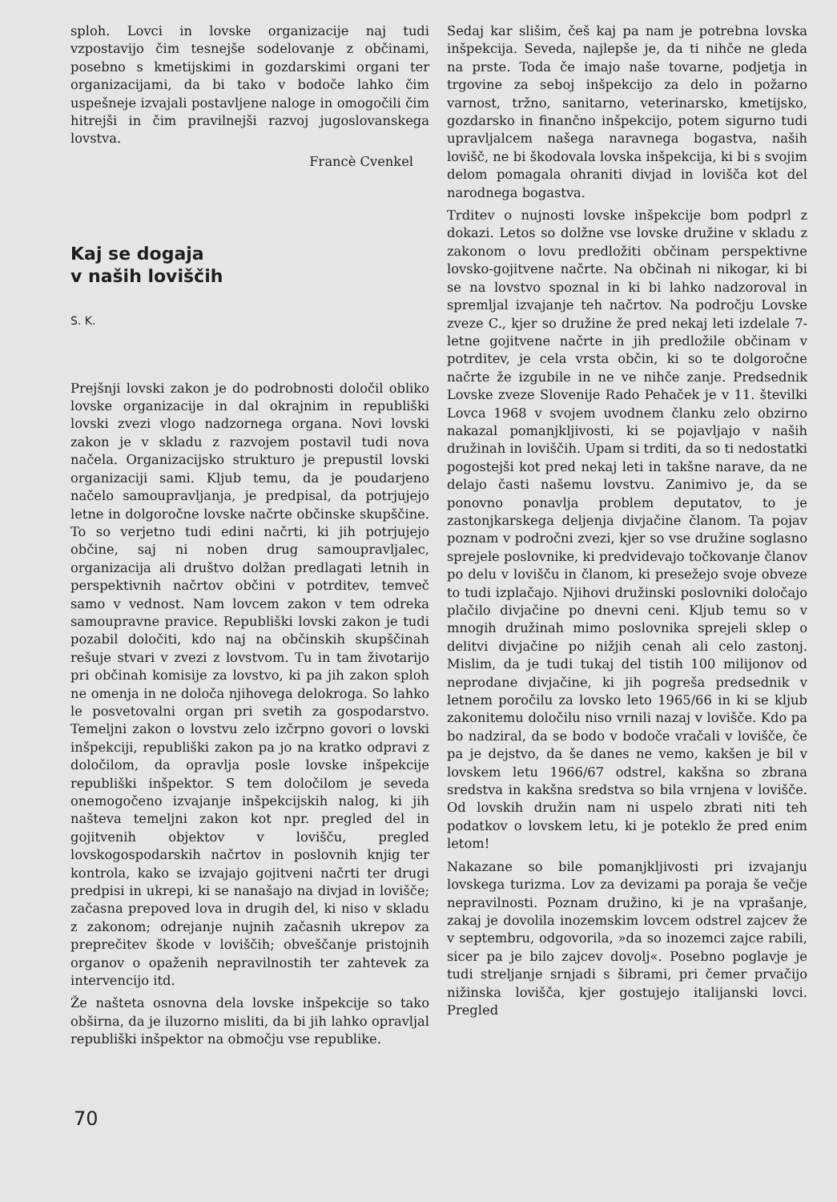sploh. Lovci in lovske organizacije naj tudi vzpostavijo čim tesnejše sodelovanje z občinami, posebno s kmetijskimi in gozdarskimi organi ter organizacijami, da bi tako v bodoče lahko čim uspešneje izvajali postavljene naloge in omogočili čim hitrejši in čim pravilnejši razvoj jugoslovanskega lovstva.
Francè Cvenkel
Kaj se dogaja
v naših loviščih
S. K.
Prejšnji lovski zakon je do podrobnosti določil obliko lovske organizacije in dal okrajnim in republiški lovski zvezi vlogo nadzornega organa. Novi lovski zakon je v skladu z razvojem postavil tudi nova načela. Organizacijsko strukturo je prepustil lovski organizaciji sami. Kljub temu, da je poudarjeno načelo samoupravljanja, je predpisal, da potrjujejo letne in dolgoročne lovske načrte občinske skupščine. To so verjetno tudi edini načrti, ki jih potrjujejo občine, saj ni noben drug samoupravljalec, organizacija ali društvo dolžan predlagati letnih in perspektivnih načrtov občini v potrditev, temveč samo v vednost. Nam lovcem zakon v tem odreka samoupravne pravice. Republiški lovski zakon je tudi pozabil določiti, kdo naj na občinskih skupščinah rešuje stvari v zvezi z lovstvom. Tu in tam životarijo pri občinah komisije za lovstvo, ki pa jih zakon sploh ne omenja in ne določa njihovega delokroga. So lahko le posvetovalni organ pri svetih za gospodarstvo. Temeljni zakon o lovstvu zelo izčrpno govori o lovski inšpekciji, republiški zakon pa jo na kratko odpravi z določilom, da opravlja posle lovske inšpekcije republiški inšpektor. S tem določilom je seveda onemogočeno izvajanje inšpekcijskih nalog, ki jih našteva temeljni zakon kot npr. pregled del in gojitvenih objektov v lovišču, pregled lovskogospodarskih načrtov in poslovnih knjig ter kontrola, kako se izvajajo gojitveni načrti ter drugi predpisi in ukrepi, ki se nanašajo na divjad in lovišče; začasna prepoved lova in drugih del, ki niso v skladu z zakonom; odrejanje nujnih začasnih ukrepov za preprečitev škode v loviščih; obveščanje pristojnih organov o opaženih nepravilnostih ter zahtevek za intervencijo itd.
Že našteta osnovna dela lovske inšpekcije so tako obširna, da je iluzorno misliti, da bi jih lahko opravljal republiški inšpektor na območju vse republike.
Sedaj kar slišim, češ kaj pa nam je potrebna lovska inšpekcija. Seveda, najlepše je, da ti nihče ne gleda na prste. Toda če imajo naše tovarne, podjetja in trgovine za seboj inšpekcijo za delo in požarno varnost, tržno, sanitarno, veterinarsko, kmetijsko, gozdarsko in finančno inšpekcijo, potem sigurno tudi upravljalcem našega naravnega bogastva, naših lovišč, ne bi škodovala lovska inšpekcija, ki bi s svojim delom pomagala ohraniti divjad in lovišča kot del narodnega bogastva.
Trditev o nujnosti lovske inšpekcije bom podprl z dokazi. Letos so dolžne vse lovske družine v skladu z zakonom o lovu predložiti občinam perspektivne lovsko-gojitvene načrte. Na občinah ni nikogar, ki bi se na lovstvo spoznal in ki bi lahko nadzoroval in spremljal izvajanje teh načrtov. Na področju Lovske zveze C., kjer so družine že pred nekaj leti izdelale 7-letne gojitvene načrte in jih predložile občinam v potrditev, je cela vrsta občin, ki so te dolgoročne načrte že izgubile in ne ve nihče zanje. Predsednik Lovske zveze Slovenije Rado Pehaček je v 11. številki Lovca 1968 v svojem uvodnem članku zelo obzirno nakazal pomanjkljivosti, ki se pojavljajo v naših družinah in loviščih. Upam si trditi, da so ti nedostatki pogostejši kot pred nekaj leti in takšne narave, da ne delajo časti našemu lovstvu. Zanimivo je, da se ponovno ponavlja problem deputatov, to je zastonjkarskega deljenja divjačine članom. Ta pojav poznam v področni zvezi, kjer so vse družine soglasno sprejele poslovnike, ki predvidevajo točkovanje članov po delu v lovišču in članom, ki presežejo svoje obveze to tudi izplačajo. Njihovi družinski poslovniki določajo plačilo divjačine po dnevni ceni. Kljub temu so v mnogih družinah mimo poslovnika sprejeli sklep o delitvi divjačine po nižjih cenah ali celo zastonj. Mislim, da je tudi tukaj del tistih 100 milijonov od neprodane divjačine, ki jih pogreša predsednik v letnem poročilu za lovsko leto 1965/66 in ki se kljub zakonitemu določilu niso vrnili nazaj v lovišče. Kdo pa bo nadziral, da se bodo v bodoče vračali v lovišče, če pa je dejstvo, da še danes ne vemo, kakšen je bil v lovskem letu 1966/67 odstrel, kakšna so zbrana sredstva in kakšna sredstva so bila vrnjena v lovišče. Od lovskih družin nam ni uspelo zbrati niti teh podatkov o lovskem letu, ki je poteklo že pred enim letom!
Nakazane so bile pomanjkljivosti pri izvajanju lovskega turizma. Lov za devizami pa poraja še večje nepravilnosti. Poznam družino, ki je na vprašanje, zakaj je dovolila inozemskim lovcem odstrel zajcev že v septembru, odgovorila, »da so inozemci zajce rabili, sicer pa je bilo zajcev dovolj«. Posebno poglavje je tudi streljanje srnjadi s šibrami, pri čemer prvačijo nižinska lovišča, kjer gostujejo italijanski lovci. Pregled
70